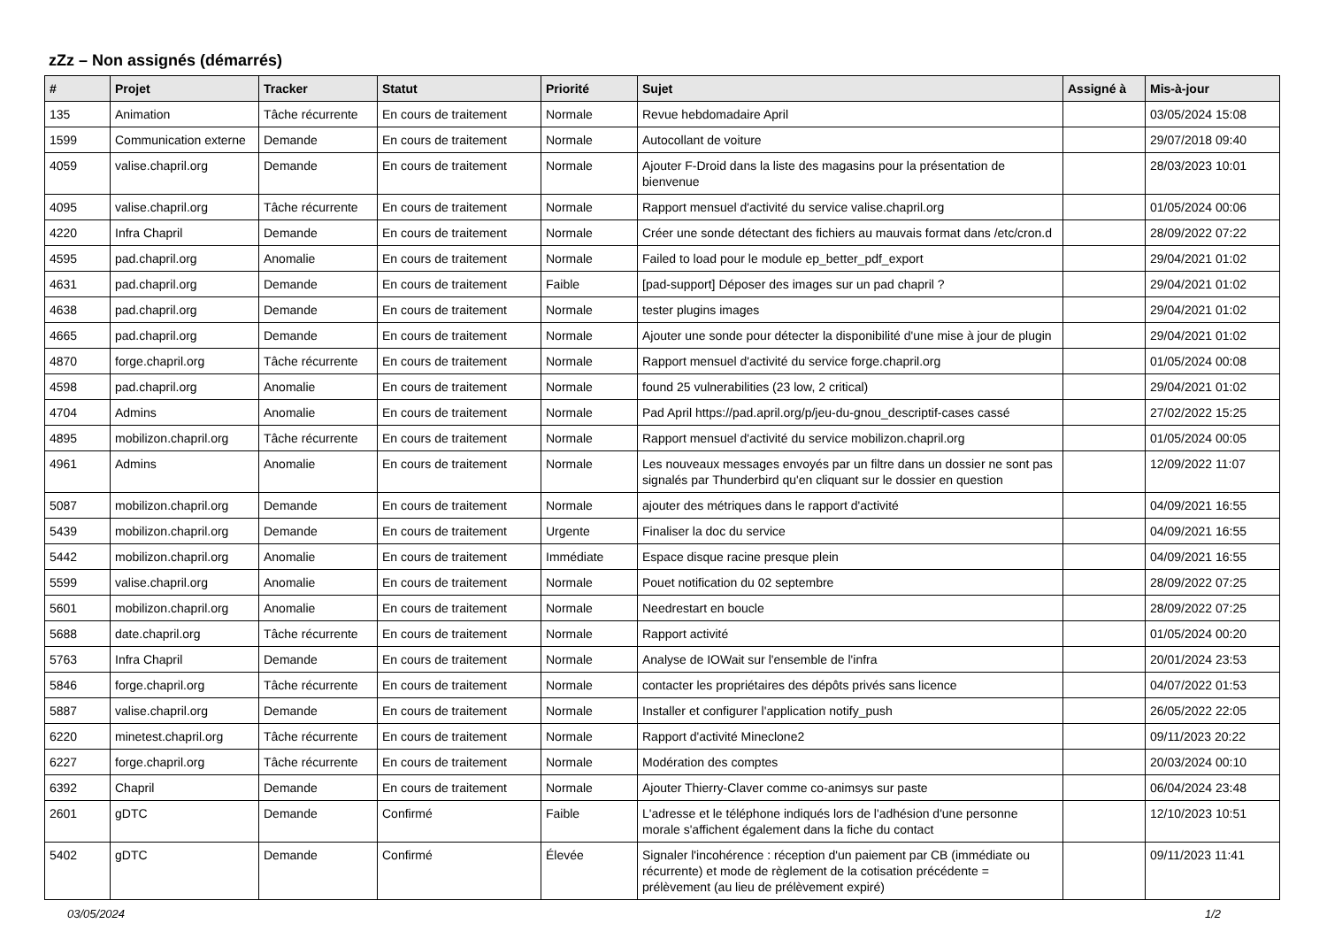zZz – Non assignés (démarrés)
| # | Projet | Tracker | Statut | Priorité | Sujet | Assigné à | Mis-à-jour |
| --- | --- | --- | --- | --- | --- | --- | --- |
| 135 | Animation | Tâche récurrente | En cours de traitement | Normale | Revue hebdomadaire April | | 03/05/2024 15:08 |
| 1599 | Communication externe | Demande | En cours de traitement | Normale | Autocollant de voiture | | 29/07/2018 09:40 |
| 4059 | valise.chapril.org | Demande | En cours de traitement | Normale | Ajouter F-Droid dans la liste des magasins pour la présentation de bienvenue | | 28/03/2023 10:01 |
| 4095 | valise.chapril.org | Tâche récurrente | En cours de traitement | Normale | Rapport mensuel d'activité du service valise.chapril.org | | 01/05/2024 00:06 |
| 4220 | Infra Chapril | Demande | En cours de traitement | Normale | Créer une sonde détectant des fichiers au mauvais format dans /etc/cron.d | | 28/09/2022 07:22 |
| 4595 | pad.chapril.org | Anomalie | En cours de traitement | Normale | Failed to load pour le module ep_better_pdf_export | | 29/04/2021 01:02 |
| 4631 | pad.chapril.org | Demande | En cours de traitement | Faible | [pad-support] Déposer des images sur un pad chapril ? | | 29/04/2021 01:02 |
| 4638 | pad.chapril.org | Demande | En cours de traitement | Normale | tester plugins images | | 29/04/2021 01:02 |
| 4665 | pad.chapril.org | Demande | En cours de traitement | Normale | Ajouter une sonde pour détecter la disponibilité d'une mise à jour de plugin | | 29/04/2021 01:02 |
| 4870 | forge.chapril.org | Tâche récurrente | En cours de traitement | Normale | Rapport mensuel d'activité du service forge.chapril.org | | 01/05/2024 00:08 |
| 4598 | pad.chapril.org | Anomalie | En cours de traitement | Normale | found 25 vulnerabilities (23 low, 2 critical) | | 29/04/2021 01:02 |
| 4704 | Admins | Anomalie | En cours de traitement | Normale | Pad April https://pad.april.org/p/jeu-du-gnou_descriptif-cases cassé | | 27/02/2022 15:25 |
| 4895 | mobilizon.chapril.org | Tâche récurrente | En cours de traitement | Normale | Rapport mensuel d'activité du service mobilizon.chapril.org | | 01/05/2024 00:05 |
| 4961 | Admins | Anomalie | En cours de traitement | Normale | Les nouveaux messages envoyés par un filtre dans un dossier ne sont pas signalés par Thunderbird qu'en cliquant sur le dossier en question | | 12/09/2022 11:07 |
| 5087 | mobilizon.chapril.org | Demande | En cours de traitement | Normale | ajouter des métriques dans le rapport d'activité | | 04/09/2021 16:55 |
| 5439 | mobilizon.chapril.org | Demande | En cours de traitement | Urgente | Finaliser la doc du service | | 04/09/2021 16:55 |
| 5442 | mobilizon.chapril.org | Anomalie | En cours de traitement | Immédiate | Espace disque racine presque plein | | 04/09/2021 16:55 |
| 5599 | valise.chapril.org | Anomalie | En cours de traitement | Normale | Pouet notification du 02 septembre | | 28/09/2022 07:25 |
| 5601 | mobilizon.chapril.org | Anomalie | En cours de traitement | Normale | Needrestart en boucle | | 28/09/2022 07:25 |
| 5688 | date.chapril.org | Tâche récurrente | En cours de traitement | Normale | Rapport activité | | 01/05/2024 00:20 |
| 5763 | Infra Chapril | Demande | En cours de traitement | Normale | Analyse de IOWait sur l'ensemble de l'infra | | 20/01/2024 23:53 |
| 5846 | forge.chapril.org | Tâche récurrente | En cours de traitement | Normale | contacter les propriétaires des dépôts privés sans licence | | 04/07/2022 01:53 |
| 5887 | valise.chapril.org | Demande | En cours de traitement | Normale | Installer et configurer l'application notify_push | | 26/05/2022 22:05 |
| 6220 | minetest.chapril.org | Tâche récurrente | En cours de traitement | Normale | Rapport d'activité Mineclone2 | | 09/11/2023 20:22 |
| 6227 | forge.chapril.org | Tâche récurrente | En cours de traitement | Normale | Modération des comptes | | 20/03/2024 00:10 |
| 6392 | Chapril | Demande | En cours de traitement | Normale | Ajouter Thierry-Claver comme co-animsys sur paste | | 06/04/2024 23:48 |
| 2601 | gDTC | Demande | Confirmé | Faible | L'adresse et le téléphone indiqués lors de l'adhésion d'une personne morale s'affichent également dans la fiche du contact | | 12/10/2023 10:51 |
| 5402 | gDTC | Demande | Confirmé | Élevée | Signaler l'incohérence : réception d'un paiement par CB (immédiate ou récurrente) et mode de règlement de la cotisation précédente = prélèvement (au lieu de prélèvement expiré) | | 09/11/2023 11:41 |
03/05/2024 1/2